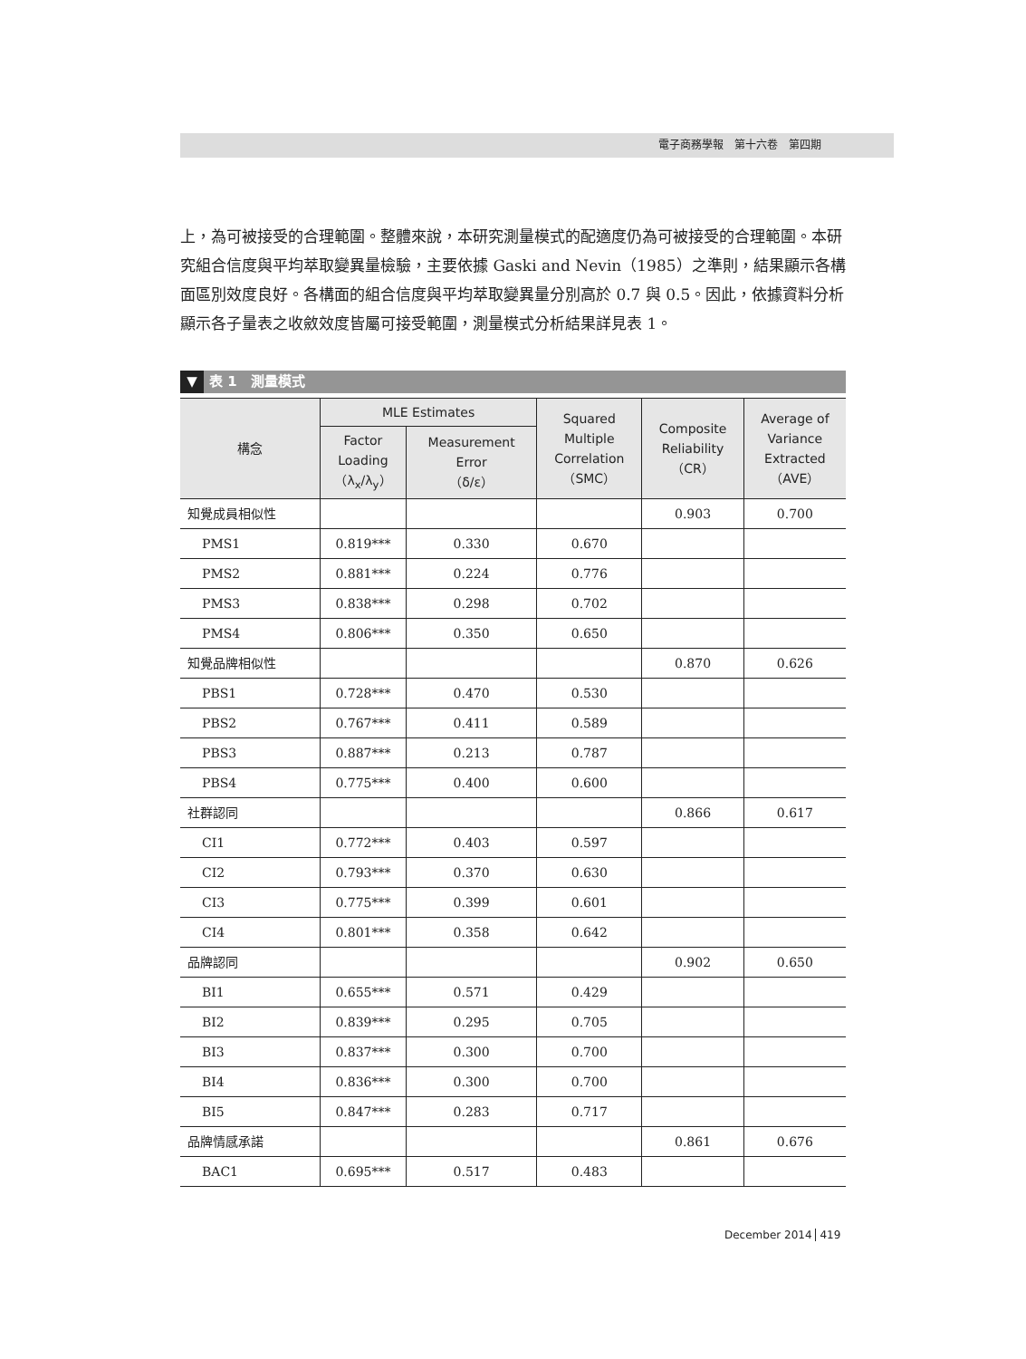電子商務學報　第十六卷　第四期
上，為可被接受的合理範圍。整體來說，本研究測量模式的配適度仍為可被接受的合理範圍。本研究組合信度與平均萃取變異量檢驗，主要依據 Gaski and Nevin（1985）之準則，結果顯示各構面區別效度良好。各構面的組合信度與平均萃取變異量分別高於 0.7 與 0.5。因此，依據資料分析顯示各子量表之收斂效度皆屬可接受範圍，測量模式分析結果詳見表 1。
▼ 表 1　測量模式
| 構念 | MLE Estimates | | Squared Multiple Correlation （SMC） | Composite Reliability （CR） | Average of Variance Extracted （AVE） |
| --- | --- | --- | --- | --- | --- |
| | Factor Loading （λ<sub>x</sub>/λ<sub>y</sub>） | Measurement Error （δ/ε） | | | |
| 知覺成員相似性 | | | | 0.903 | 0.700 |
| PMS1 | 0.819*** | 0.330 | 0.670 | | |
| PMS2 | 0.881*** | 0.224 | 0.776 | | |
| PMS3 | 0.838*** | 0.298 | 0.702 | | |
| PMS4 | 0.806*** | 0.350 | 0.650 | | |
| 知覺品牌相似性 | | | | 0.870 | 0.626 |
| PBS1 | 0.728*** | 0.470 | 0.530 | | |
| PBS2 | 0.767*** | 0.411 | 0.589 | | |
| PBS3 | 0.887*** | 0.213 | 0.787 | | |
| PBS4 | 0.775*** | 0.400 | 0.600 | | |
| 社群認同 | | | | 0.866 | 0.617 |
| CI1 | 0.772*** | 0.403 | 0.597 | | |
| CI2 | 0.793*** | 0.370 | 0.630 | | |
| CI3 | 0.775*** | 0.399 | 0.601 | | |
| CI4 | 0.801*** | 0.358 | 0.642 | | |
| 品牌認同 | | | | 0.902 | 0.650 |
| BI1 | 0.655*** | 0.571 | 0.429 | | |
| BI2 | 0.839*** | 0.295 | 0.705 | | |
| BI3 | 0.837*** | 0.300 | 0.700 | | |
| BI4 | 0.836*** | 0.300 | 0.700 | | |
| BI5 | 0.847*** | 0.283 | 0.717 | | |
| 品牌情感承諾 | | | | 0.861 | 0.676 |
| BAC1 | 0.695*** | 0.517 | 0.483 | | |
December 2014 419